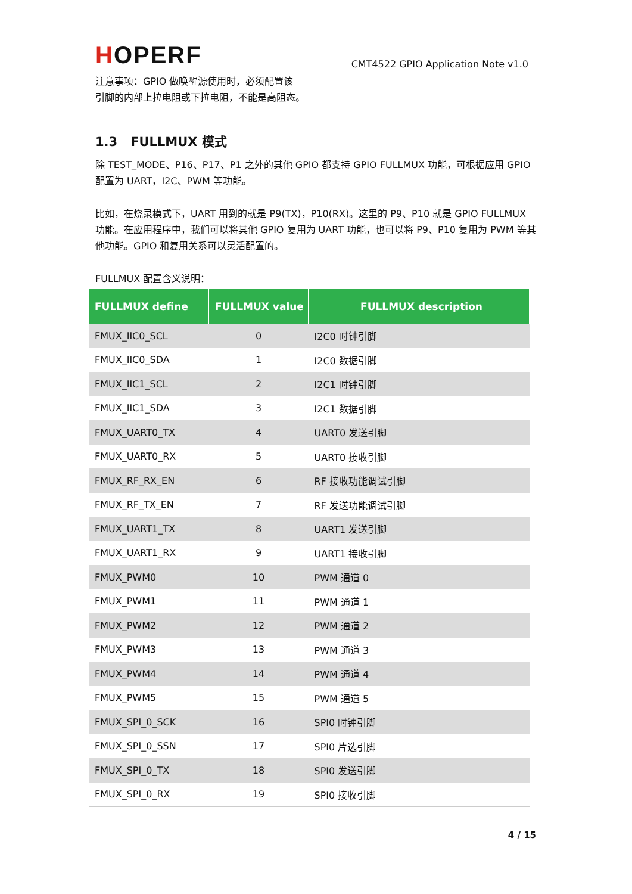HOPERF
CMT4522 GPIO Application Note v1.0
注意事项：GPIO 做唤醒源使用时，必须配置该
引脚的内部上拉电阻或下拉电阻，不能是高阻态。
1.3 FULLMUX 模式
除 TEST_MODE、P16、P17、P1 之外的其他 GPIO 都支持 GPIO FULLMUX 功能，可根据应用 GPIO 配置为 UART，I2C、PWM 等功能。
比如，在烧录模式下，UART 用到的就是 P9(TX)，P10(RX)。这里的 P9、P10 就是 GPIO FULLMUX 功能。在应用程序中，我们可以将其他 GPIO 复用为 UART 功能，也可以将 P9、P10 复用为 PWM 等其他功能。GPIO 和复用关系可以灵活配置的。
FULLMUX 配置含义说明：
| FULLMUX define | FULLMUX value | FULLMUX description |
| --- | --- | --- |
| FMUX_IIC0_SCL | 0 | I2C0 时钟引脚 |
| FMUX_IIC0_SDA | 1 | I2C0 数据引脚 |
| FMUX_IIC1_SCL | 2 | I2C1 时钟引脚 |
| FMUX_IIC1_SDA | 3 | I2C1 数据引脚 |
| FMUX_UART0_TX | 4 | UART0 发送引脚 |
| FMUX_UART0_RX | 5 | UART0 接收引脚 |
| FMUX_RF_RX_EN | 6 | RF 接收功能调试引脚 |
| FMUX_RF_TX_EN | 7 | RF 发送功能调试引脚 |
| FMUX_UART1_TX | 8 | UART1 发送引脚 |
| FMUX_UART1_RX | 9 | UART1 接收引脚 |
| FMUX_PWM0 | 10 | PWM 通道 0 |
| FMUX_PWM1 | 11 | PWM 通道 1 |
| FMUX_PWM2 | 12 | PWM 通道 2 |
| FMUX_PWM3 | 13 | PWM 通道 3 |
| FMUX_PWM4 | 14 | PWM 通道 4 |
| FMUX_PWM5 | 15 | PWM 通道 5 |
| FMUX_SPI_0_SCK | 16 | SPI0 时钟引脚 |
| FMUX_SPI_0_SSN | 17 | SPI0 片选引脚 |
| FMUX_SPI_0_TX | 18 | SPI0 发送引脚 |
| FMUX_SPI_0_RX | 19 | SPI0 接收引脚 |
4 / 15